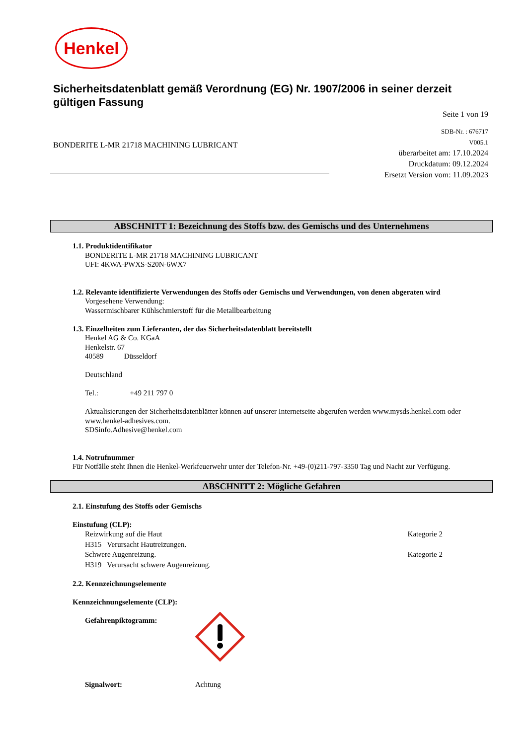Henkel
Sicherheitsdatenblatt gemäß Verordnung (EG) Nr. 1907/2006 in seiner derzeit gültigen Fassung
Seite 1 von 19
BONDERITE L-MR 21718 MACHINING LUBRICANT
SDB-Nr. : 676717
V005.1
überarbeitet am: 17.10.2024
Druckdatum: 09.12.2024
Ersetzt Version vom: 11.09.2023
ABSCHNITT 1: Bezeichnung des Stoffs bzw. des Gemischs und des Unternehmens
1.1. Produktidentifikator
BONDERITE L-MR 21718 MACHINING LUBRICANT
UFI: 4KWA-PWXS-S20N-6WX7
1.2. Relevante identifizierte Verwendungen des Stoffs oder Gemischs und Verwendungen, von denen abgeraten wird
Vorgesehene Verwendung:
Wassermischbarer Kühlschmierstoff für die Metallbearbeitung
1.3. Einzelheiten zum Lieferanten, der das Sicherheitsdatenblatt bereitstellt
Henkel AG & Co. KGaA
Henkelstr. 67
40589 Düsseldorf
Deutschland
Tel.: +49 211 797 0
Aktualisierungen der Sicherheitsdatenblätter können auf unserer Internetseite abgerufen werden www.mysds.henkel.com oder www.henkel-adhesives.com.
SDSinfo.Adhesive@henkel.com
1.4. Notrufnummer
Für Notfälle steht Ihnen die Henkel-Werkfeuerwehr unter der Telefon-Nr. +49-(0)211-797-3350 Tag und Nacht zur Verfügung.
ABSCHNITT 2: Mögliche Gefahren
2.1. Einstufung des Stoffs oder Gemischs
Einstufung (CLP):
Reizwirkung auf die Haut Kategorie 2
H315 Verursacht Hautreizungen.
Schwere Augenreizung. Kategorie 2
H319 Verursacht schwere Augenreizung.
2.2. Kennzeichnungselemente
Kennzeichnungselemente (CLP):
Gefahrenpiktogramm:
Signalwort: Achtung